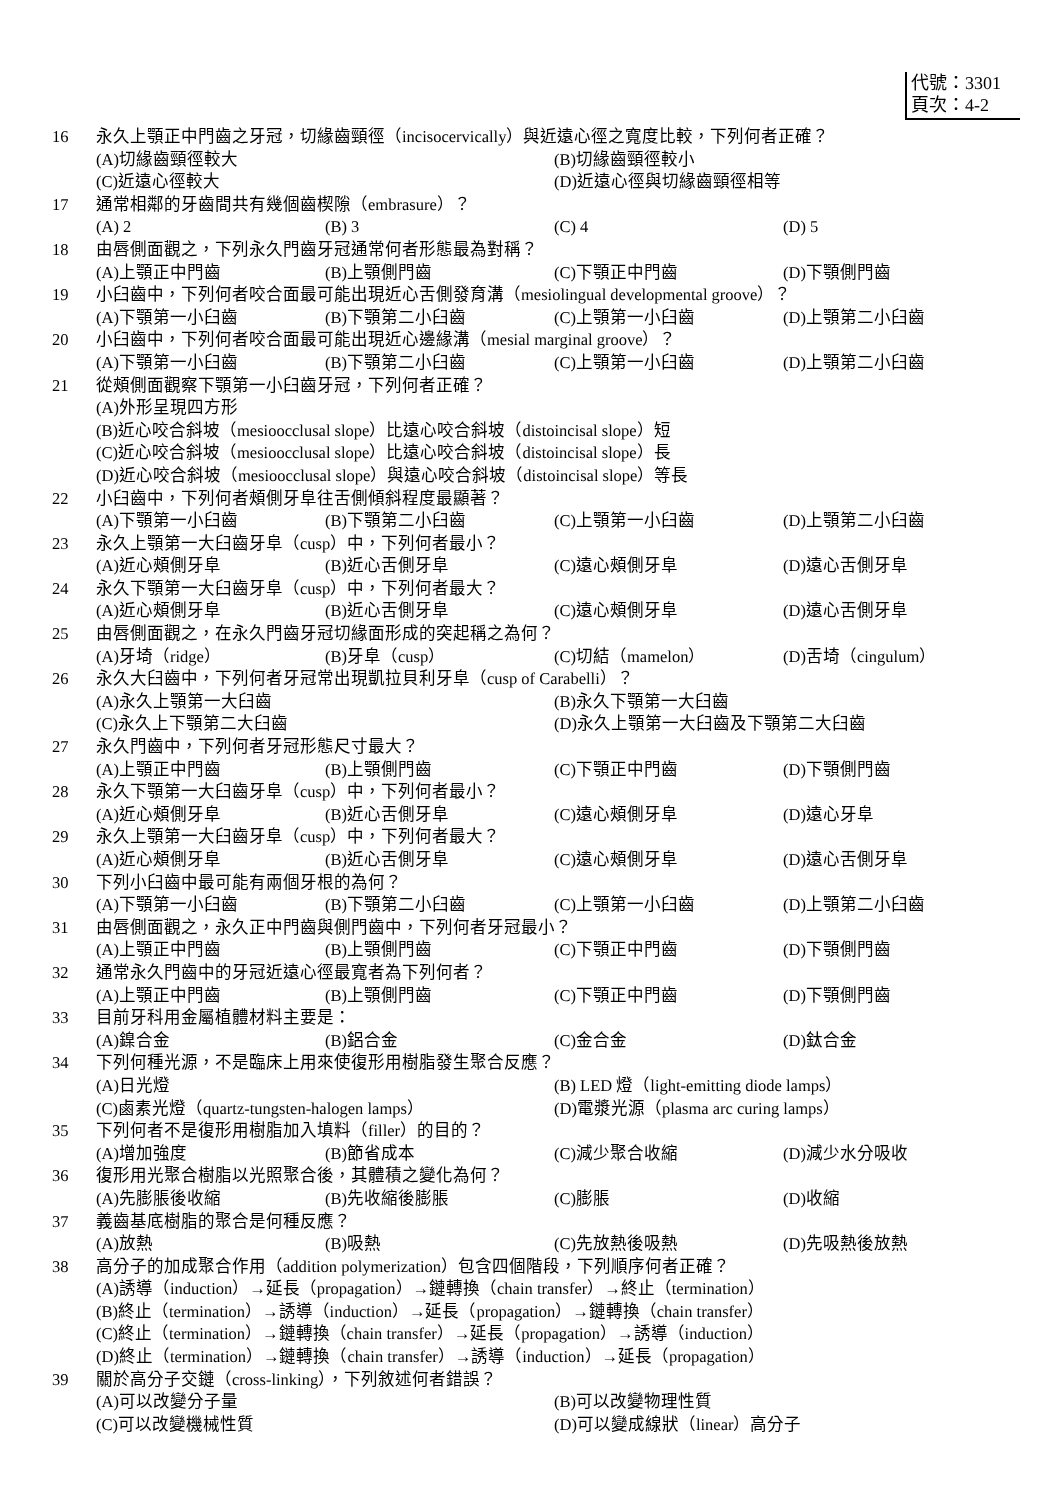代號：3301
頁次：4-2
16 永久上顎正中門齒之牙冠，切緣齒頸徑（incisocervically）與近遠心徑之寬度比較，下列何者正確？
(A)切緣齒頸徑較大 (B)切緣齒頸徑較小
(C)近遠心徑較大 (D)近遠心徑與切緣齒頸徑相等
17 通常相鄰的牙齒間共有幾個齒楔隙（embrasure）？
(A) 2 (B) 3 (C) 4 (D) 5
18 由唇側面觀之，下列永久門齒牙冠通常何者形態最為對稱？
(A)上顎正中門齒 (B)上顎側門齒 (C)下顎正中門齒 (D)下顎側門齒
19 小臼齒中，下列何者咬合面最可能出現近心舌側發育溝（mesiolingual developmental groove）？
(A)下顎第一小臼齒 (B)下顎第二小臼齒 (C)上顎第一小臼齒 (D)上顎第二小臼齒
20 小臼齒中，下列何者咬合面最可能出現近心邊緣溝（mesial marginal groove）？
(A)下顎第一小臼齒 (B)下顎第二小臼齒 (C)上顎第一小臼齒 (D)上顎第二小臼齒
21 從頰側面觀察下顎第一小臼齒牙冠，下列何者正確？
(A)外形呈現四方形
(B)近心咬合斜坡（mesioocclusal slope）比遠心咬合斜坡（distoincisal slope）短
(C)近心咬合斜坡（mesioocclusal slope）比遠心咬合斜坡（distoincisal slope）長
(D)近心咬合斜坡（mesioocclusal slope）與遠心咬合斜坡（distoincisal slope）等長
22 小臼齒中，下列何者頰側牙阜往舌側傾斜程度最顯著？
(A)下顎第一小臼齒 (B)下顎第二小臼齒 (C)上顎第一小臼齒 (D)上顎第二小臼齒
23 永久上顎第一大臼齒牙阜（cusp）中，下列何者最小？
(A)近心頰側牙阜 (B)近心舌側牙阜 (C)遠心頰側牙阜 (D)遠心舌側牙阜
24 永久下顎第一大臼齒牙阜（cusp）中，下列何者最大？
(A)近心頰側牙阜 (B)近心舌側牙阜 (C)遠心頰側牙阜 (D)遠心舌側牙阜
25 由唇側面觀之，在永久門齒牙冠切緣面形成的突起稱之為何？
(A)牙埼（ridge） (B)牙阜（cusp） (C)切結（mamelon） (D)舌埼（cingulum）
26 永久大臼齒中，下列何者牙冠常出現凱拉貝利牙阜（cusp of Carabelli）？
(A)永久上顎第一大臼齒 (B)永久下顎第一大臼齒
(C)永久上下顎第二大臼齒 (D)永久上顎第一大臼齒及下顎第二大臼齒
27 永久門齒中，下列何者牙冠形態尺寸最大？
(A)上顎正中門齒 (B)上顎側門齒 (C)下顎正中門齒 (D)下顎側門齒
28 永久下顎第一大臼齒牙阜（cusp）中，下列何者最小？
(A)近心頰側牙阜 (B)近心舌側牙阜 (C)遠心頰側牙阜 (D)遠心牙阜
29 永久上顎第一大臼齒牙阜（cusp）中，下列何者最大？
(A)近心頰側牙阜 (B)近心舌側牙阜 (C)遠心頰側牙阜 (D)遠心舌側牙阜
30 下列小臼齒中最可能有兩個牙根的為何？
(A)下顎第一小臼齒 (B)下顎第二小臼齒 (C)上顎第一小臼齒 (D)上顎第二小臼齒
31 由唇側面觀之，永久正中門齒與側門齒中，下列何者牙冠最小？
(A)上顎正中門齒 (B)上顎側門齒 (C)下顎正中門齒 (D)下顎側門齒
32 通常永久門齒中的牙冠近遠心徑最寬者為下列何者？
(A)上顎正中門齒 (B)上顎側門齒 (C)下顎正中門齒 (D)下顎側門齒
33 目前牙科用金屬植體材料主要是：
(A)鎳合金 (B)鋁合金 (C)金合金 (D)鈦合金
34 下列何種光源，不是臨床上用來使復形用樹脂發生聚合反應？
(A)日光燈 (B) LED 燈（light-emitting diode lamps）
(C)鹵素光燈（quartz-tungsten-halogen lamps） (D)電漿光源（plasma arc curing lamps）
35 下列何者不是復形用樹脂加入填料（filler）的目的？
(A)增加強度 (B)節省成本 (C)減少聚合收縮 (D)減少水分吸收
36 復形用光聚合樹脂以光照聚合後，其體積之變化為何？
(A)先膨脹後收縮 (B)先收縮後膨脹 (C)膨脹 (D)收縮
37 義齒基底樹脂的聚合是何種反應？
(A)放熱 (B)吸熱 (C)先放熱後吸熱 (D)先吸熱後放熱
38 高分子的加成聚合作用（addition polymerization）包含四個階段，下列順序何者正確？
(A)誘導（induction）→延長（propagation）→鏈轉換（chain transfer）→終止（termination）
(B)終止（termination）→誘導（induction）→延長（propagation）→鏈轉換（chain transfer）
(C)終止（termination）→鏈轉換（chain transfer）→延長（propagation）→誘導（induction）
(D)終止（termination）→鏈轉換（chain transfer）→誘導（induction）→延長（propagation）
39 關於高分子交鏈（cross-linking），下列敘述何者錯誤？
(A)可以改變分子量 (B)可以改變物理性質
(C)可以改變機械性質 (D)可以變成線狀（linear）高分子